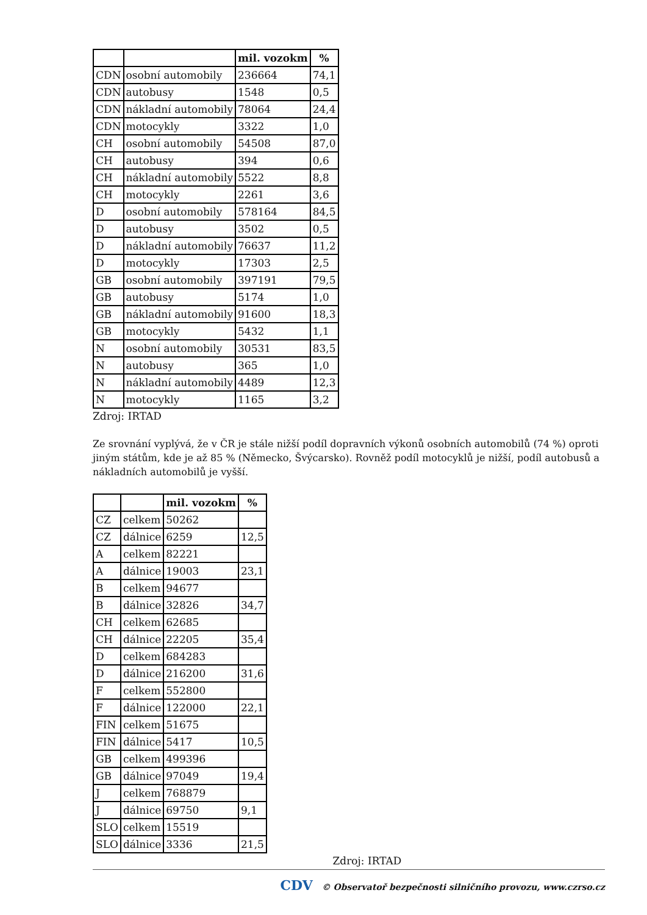| | | mil. vozokm | % |
| --- | --- | --- | --- |
| CDN | osobní automobily | 236664 | 74,1 |
| CDN | autobusy | 1548 | 0,5 |
| CDN | nákladní automobily | 78064 | 24,4 |
| CDN | motocykly | 3322 | 1,0 |
| CH | osobní automobily | 54508 | 87,0 |
| CH | autobusy | 394 | 0,6 |
| CH | nákladní automobily | 5522 | 8,8 |
| CH | motocykly | 2261 | 3,6 |
| D | osobní automobily | 578164 | 84,5 |
| D | autobusy | 3502 | 0,5 |
| D | nákladní automobily | 76637 | 11,2 |
| D | motocykly | 17303 | 2,5 |
| GB | osobní automobily | 397191 | 79,5 |
| GB | autobusy | 5174 | 1,0 |
| GB | nákladní automobily | 91600 | 18,3 |
| GB | motocykly | 5432 | 1,1 |
| N | osobní automobily | 30531 | 83,5 |
| N | autobusy | 365 | 1,0 |
| N | nákladní automobily | 4489 | 12,3 |
| N | motocykly | 1165 | 3,2 |
Zdroj: IRTAD
Ze srovnání vyplývá, že v ČR je stále nižší podíl dopravních výkonů osobních automobilů (74 %) oproti jiným státům, kde je až 85 % (Německo, Švýcarsko). Rovněž podíl motocyklů je nižší, podíl autobusů a nákladních automobilů je vyšší.
| | | mil. vozokm | % |
| --- | --- | --- | --- |
| CZ | celkem | 50262 | |
| CZ | dálnice | 6259 | 12,5 |
| A | celkem | 82221 | |
| A | dálnice | 19003 | 23,1 |
| B | celkem | 94677 | |
| B | dálnice | 32826 | 34,7 |
| CH | celkem | 62685 | |
| CH | dálnice | 22205 | 35,4 |
| D | celkem | 684283 | |
| D | dálnice | 216200 | 31,6 |
| F | celkem | 552800 | |
| F | dálnice | 122000 | 22,1 |
| FIN | celkem | 51675 | |
| FIN | dálnice | 5417 | 10,5 |
| GB | celkem | 499396 | |
| GB | dálnice | 97049 | 19,4 |
| J | celkem | 768879 | |
| J | dálnice | 69750 | 9,1 |
| SLO | celkem | 15519 | |
| SLO | dálnice | 3336 | 21,5 |
Zdroj: IRTAD
CDV © Observatoř bezpečnosti silničního provozu, www.czrso.cz